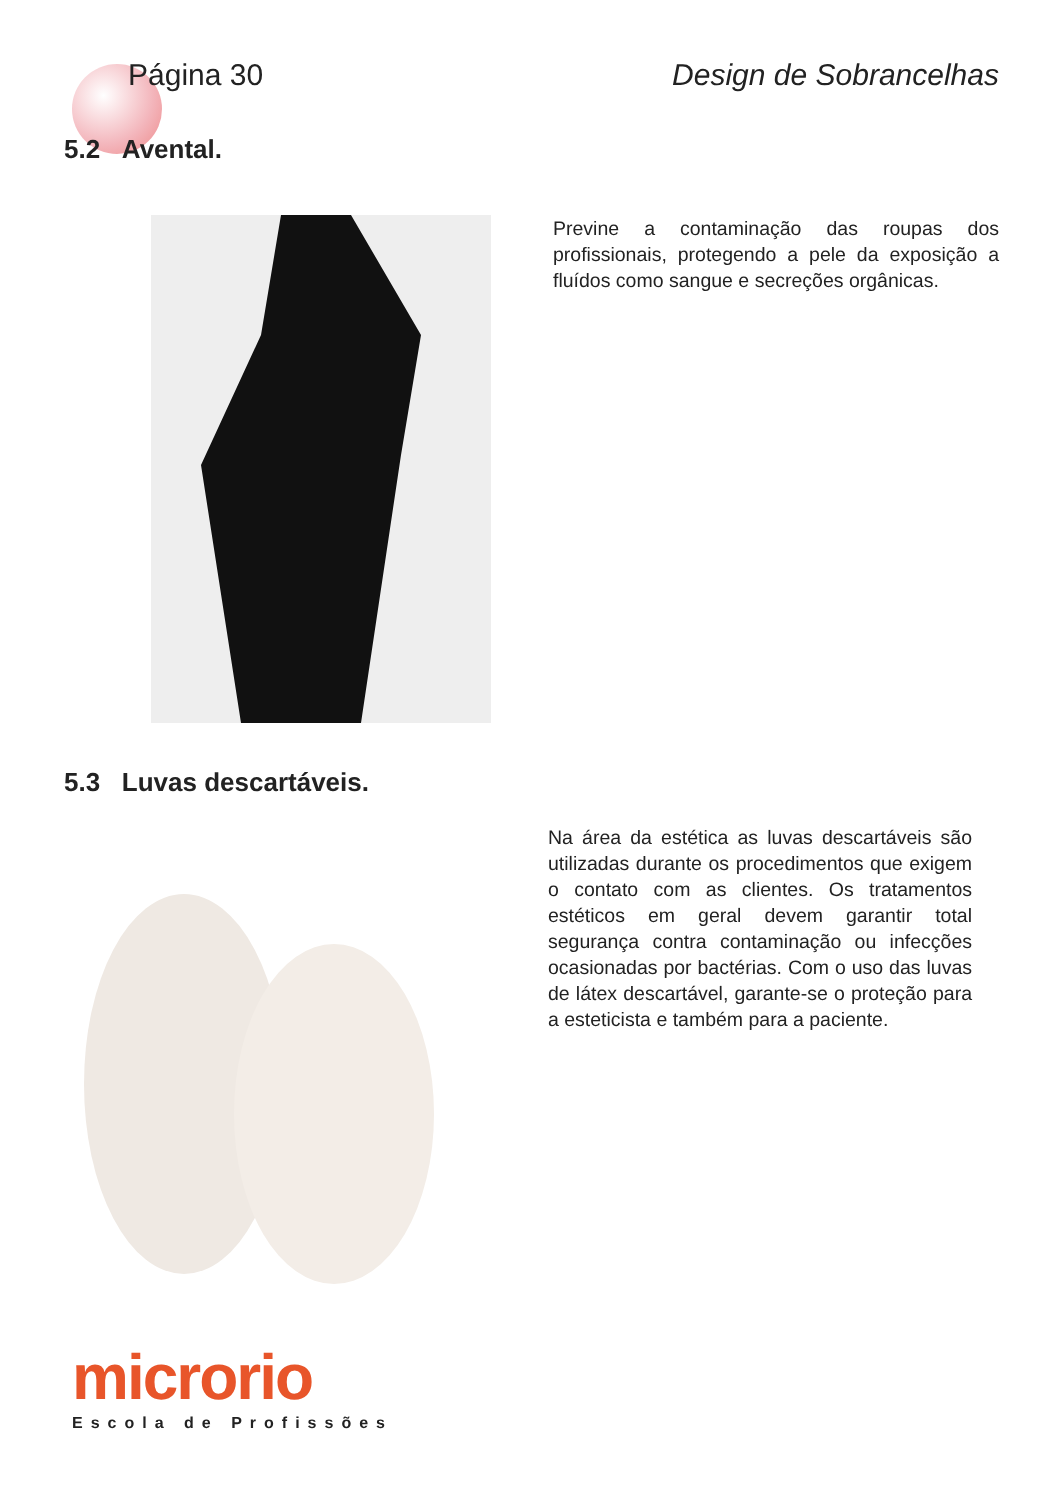Página 30 Design de Sobrancelhas
5.2 Avental.
Previne a contaminação das roupas dos profissionais, protegendo a pele da exposição a fluídos como sangue e secreções orgânicas.
5.3 Luvas descartáveis.
Na área da estética as luvas descartáveis são utilizadas durante os procedimentos que exigem o contato com as clientes. Os tratamentos estéticos em geral devem garantir total segurança contra contaminação ou infecções ocasionadas por bactérias. Com o uso das luvas de látex descartável, garante-se o proteção para a esteticista e também para a paciente.
microrio
Escola de Profissões